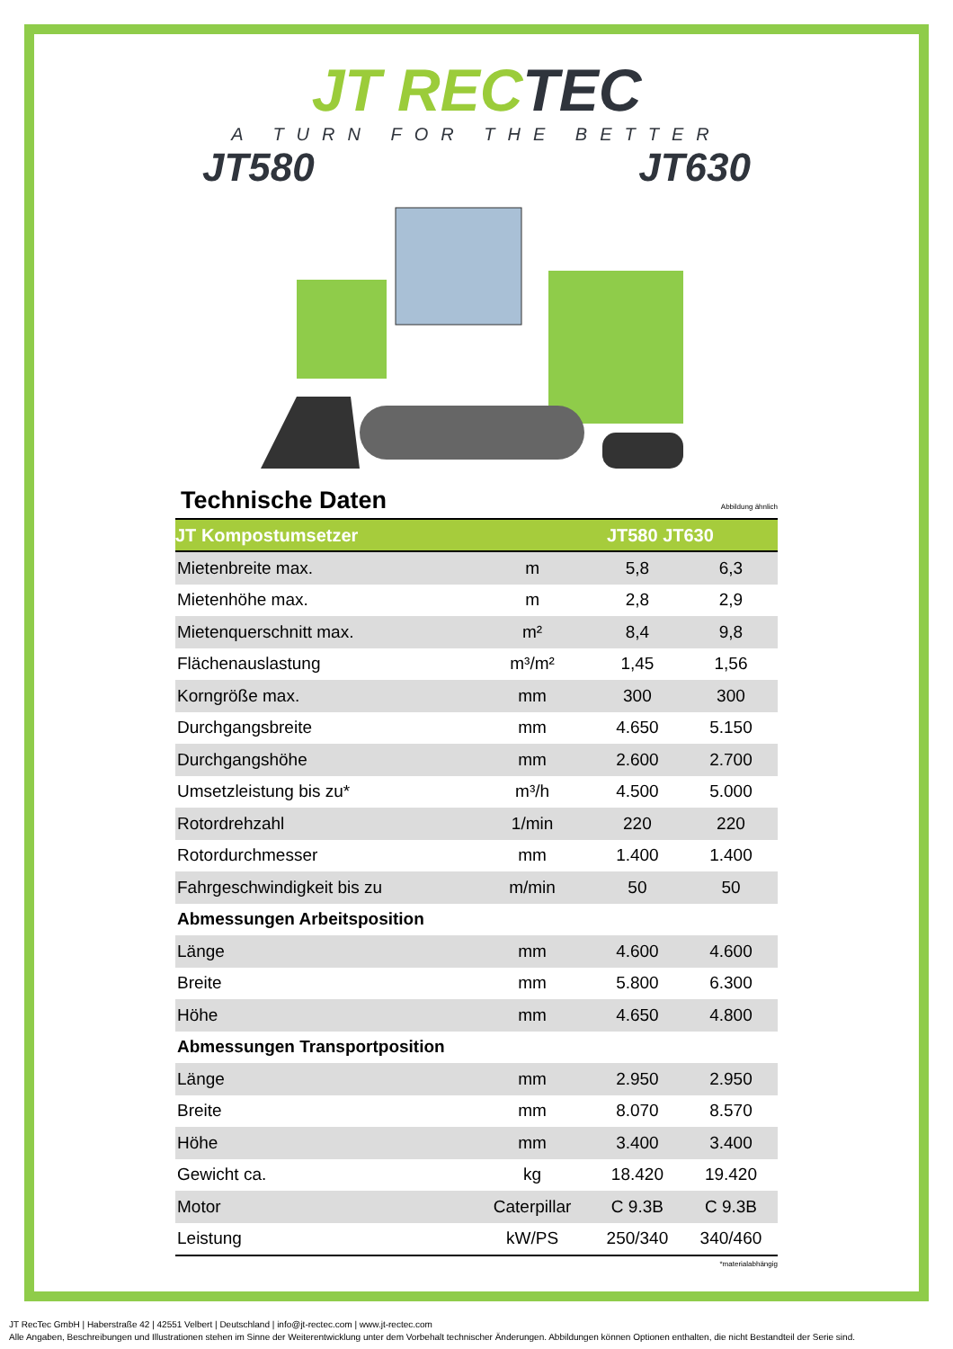JT RECTEC
A TURN FOR THE BETTER
JT580 JT630
Technische Daten
Abbildung ähnlich
| JT Kompostumsetzer | | JT580 JT630 | |
| --- | --- | --- | --- |
| Mietenbreite max. | m | 5,8 | 6,3 |
| Mietenhöhe max. | m | 2,8 | 2,9 |
| Mietenquerschnitt max. | m² | 8,4 | 9,8 |
| Flächenauslastung | m³/m² | 1,45 | 1,56 |
| Korngröße max. | mm | 300 | 300 |
| Durchgangsbreite | mm | 4.650 | 5.150 |
| Durchgangshöhe | mm | 2.600 | 2.700 |
| Umsetzleistung bis zu* | m³/h | 4.500 | 5.000 |
| Rotordrehzahl | 1/min | 220 | 220 |
| Rotordurchmesser | mm | 1.400 | 1.400 |
| Fahrgeschwindigkeit bis zu | m/min | 50 | 50 |
| Abmessungen Arbeitsposition | | | |
| Länge | mm | 4.600 | 4.600 |
| Breite | mm | 5.800 | 6.300 |
| Höhe | mm | 4.650 | 4.800 |
| Abmessungen Transportposition | | | |
| Länge | mm | 2.950 | 2.950 |
| Breite | mm | 8.070 | 8.570 |
| Höhe | mm | 3.400 | 3.400 |
| Gewicht ca. | kg | 18.420 | 19.420 |
| Motor | Caterpillar | C 9.3B | C 9.3B |
| Leistung | kW/PS | 250/340 | 340/460 |
*materialabhängig
JT RecTec GmbH | Haberstraße 42 | 42551 Velbert | Deutschland | info@jt-rectec.com | www.jt-rectec.com
Alle Angaben, Beschreibungen und Illustrationen stehen im Sinne der Weiterentwicklung unter dem Vorbehalt technischer Änderungen. Abbildungen können Optionen enthalten, die nicht Bestandteil der Serie sind.